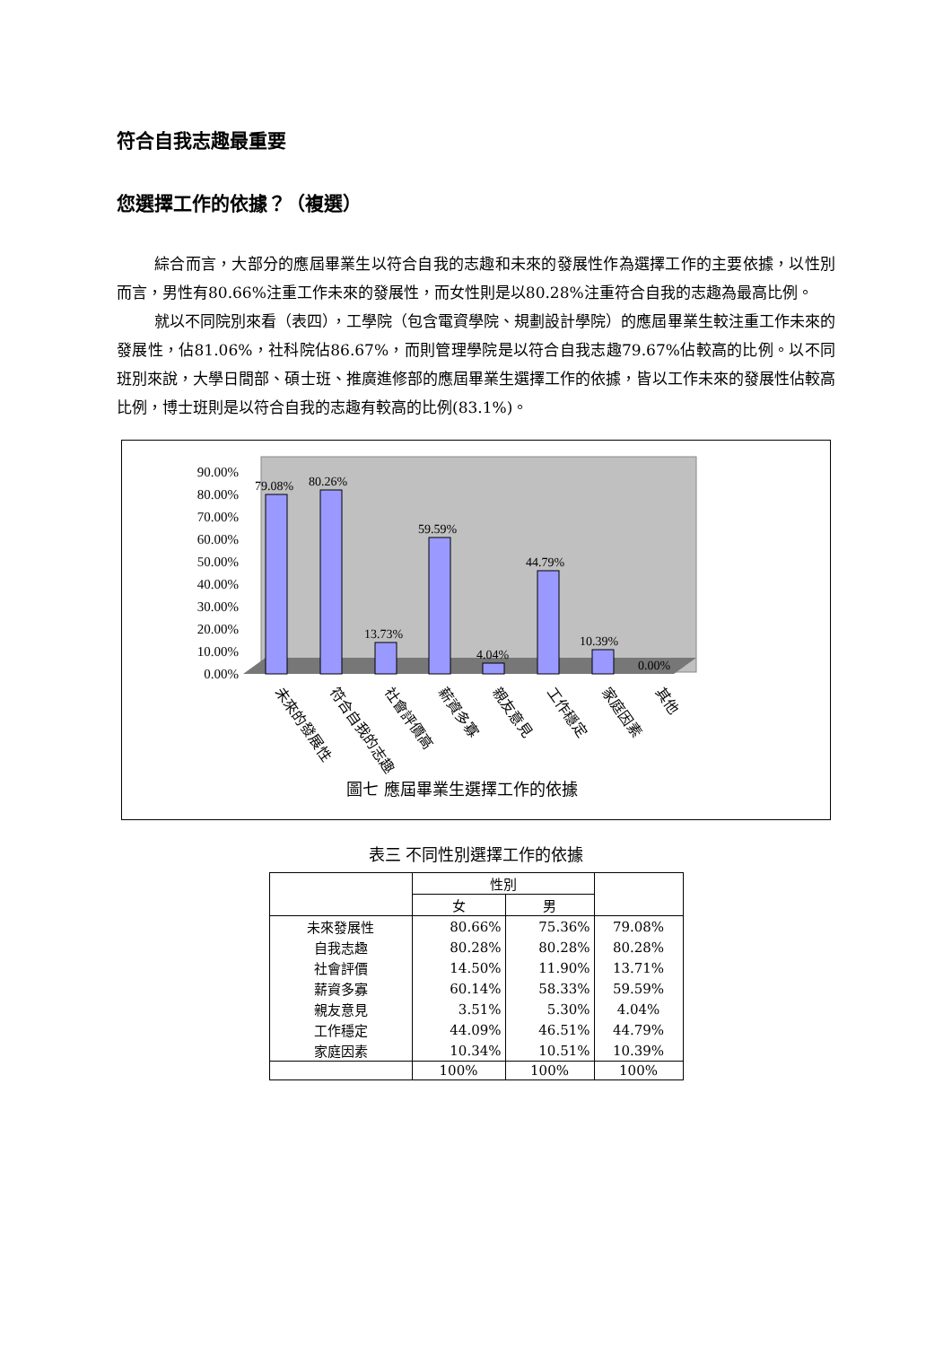符合自我志趣最重要
您選擇工作的依據？（複選）
綜合而言，大部分的應屆畢業生以符合自我的志趣和未來的發展性作為選擇工作的主要依據，以性別而言，男性有80.66%注重工作未來的發展性，而女性則是以80.28%注重符合自我的志趣為最高比例。
就以不同院別來看（表四），工學院（包含電資學院、規劃設計學院）的應屆畢業生較注重工作未來的發展性，佔81.06%，社科院佔86.67%，而則管理學院是以符合自我志趣79.67%佔較高的比例。以不同班別來說，大學日間部、碩士班、推廣進修部的應屆畢業生選擇工作的依據，皆以工作未來的發展性佔較高比例，博士班則是以符合自我的志趣有較高的比例(83.1%)。
90.00%
80.00%
70.00%
60.00%
50.00%
40.00%
30.00%
20.00%
10.00%
0.00%
79.08%
80.26%
13.73%
59.59%
4.04%
44.79%
10.39%
0.00%
未來的發展性
符合自我的志趣
社會評價高
薪資多寡
親友意見
工作穩定
家庭因素
其他
圖七 應屆畢業生選擇工作的依據
表三 不同性別選擇工作的依據
| | 性別 | | |
| --- | --- | --- | --- |
| | 女 | 男 | |
| 未來發展性 | 80.66% | 75.36% | 79.08% |
| 自我志趣 | 80.28% | 80.28% | 80.28% |
| 社會評價 | 14.50% | 11.90% | 13.71% |
| 薪資多寡 | 60.14% | 58.33% | 59.59% |
| 親友意見 | 3.51% | 5.30% | 4.04% |
| 工作穩定 | 44.09% | 46.51% | 44.79% |
| 家庭因素 | 10.34% | 10.51% | 10.39% |
| | 100% | 100% | 100% |